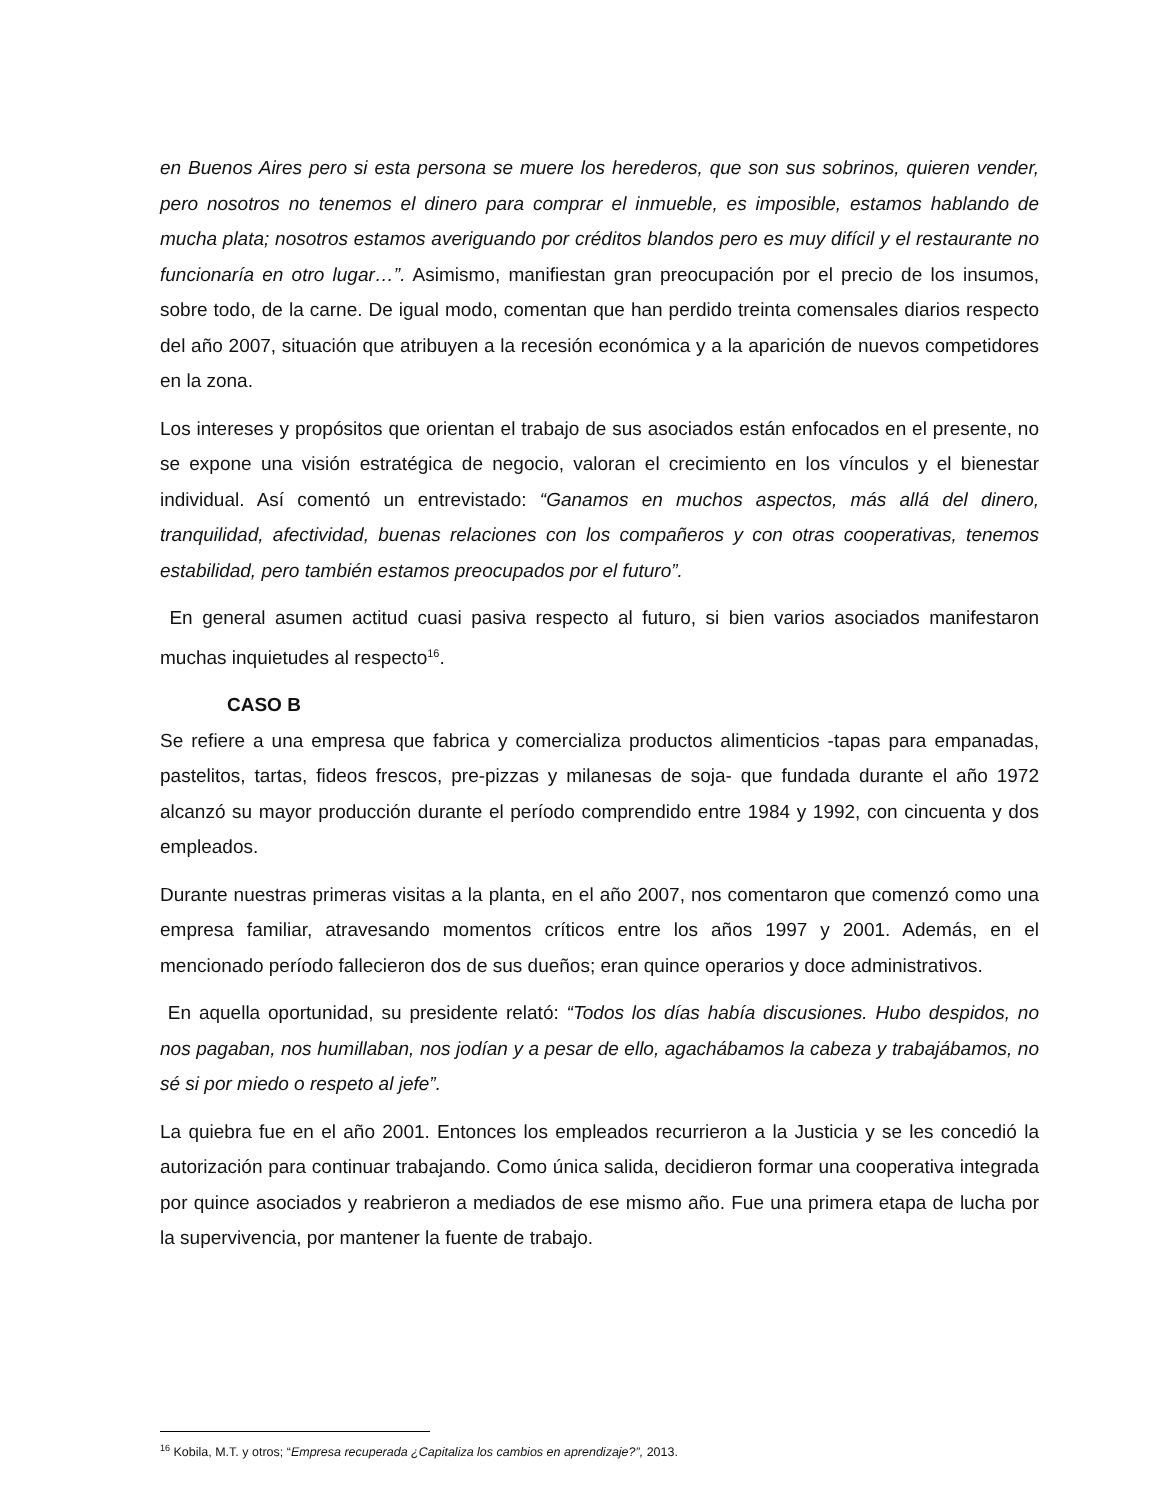en Buenos Aires pero si esta persona se muere los herederos, que son sus sobrinos, quieren vender, pero nosotros no tenemos el dinero para comprar el inmueble, es imposible, estamos hablando de mucha plata; nosotros estamos averiguando por créditos blandos pero es muy difícil y el restaurante no funcionaría en otro lugar…”. Asimismo, manifiestan gran preocupación por el precio de los insumos, sobre todo, de la carne. De igual modo, comentan que han perdido treinta comensales diarios respecto del año 2007, situación que atribuyen a la recesión económica y a la aparición de nuevos competidores en la zona.
Los intereses y propósitos que orientan el trabajo de sus asociados están enfocados en el presente, no se expone una visión estratégica de negocio, valoran el crecimiento en los vínculos y el bienestar individual. Así comentó un entrevistado: “Ganamos en muchos aspectos, más allá del dinero, tranquilidad, afectividad, buenas relaciones con los compañeros y con otras cooperativas, tenemos estabilidad, pero también estamos preocupados por el futuro”.
En general asumen actitud cuasi pasiva respecto al futuro, si bien varios asociados manifestaron muchas inquietudes al respecto<sup>16</sup>.
CASO B
Se refiere a una empresa que fabrica y comercializa productos alimenticios -tapas para empanadas, pastelitos, tartas, fideos frescos, pre-pizzas y milanesas de soja- que fundada durante el año 1972 alcanzó su mayor producción durante el período comprendido entre 1984 y 1992, con cincuenta y dos empleados.
Durante nuestras primeras visitas a la planta, en el año 2007, nos comentaron que comenzó como una empresa familiar, atravesando momentos críticos entre los años 1997 y 2001. Además, en el mencionado período fallecieron dos de sus dueños; eran quince operarios y doce administrativos.
En aquella oportunidad, su presidente relató: “Todos los días había discusiones. Hubo despidos, no nos pagaban, nos humillaban, nos jodían y a pesar de ello, agachábamos la cabeza y trabajábamos, no sé si por miedo o respeto al jefe”.
La quiebra fue en el año 2001. Entonces los empleados recurrieron a la Justicia y se les concedió la autorización para continuar trabajando. Como única salida, decidieron formar una cooperativa integrada por quince asociados y reabrieron a mediados de ese mismo año. Fue una primera etapa de lucha por la supervivencia, por mantener la fuente de trabajo.
<sup>16</sup> Kobila, M.T. y otros; “Empresa recuperada ¿Capitaliza los cambios en aprendizaje?”, 2013.